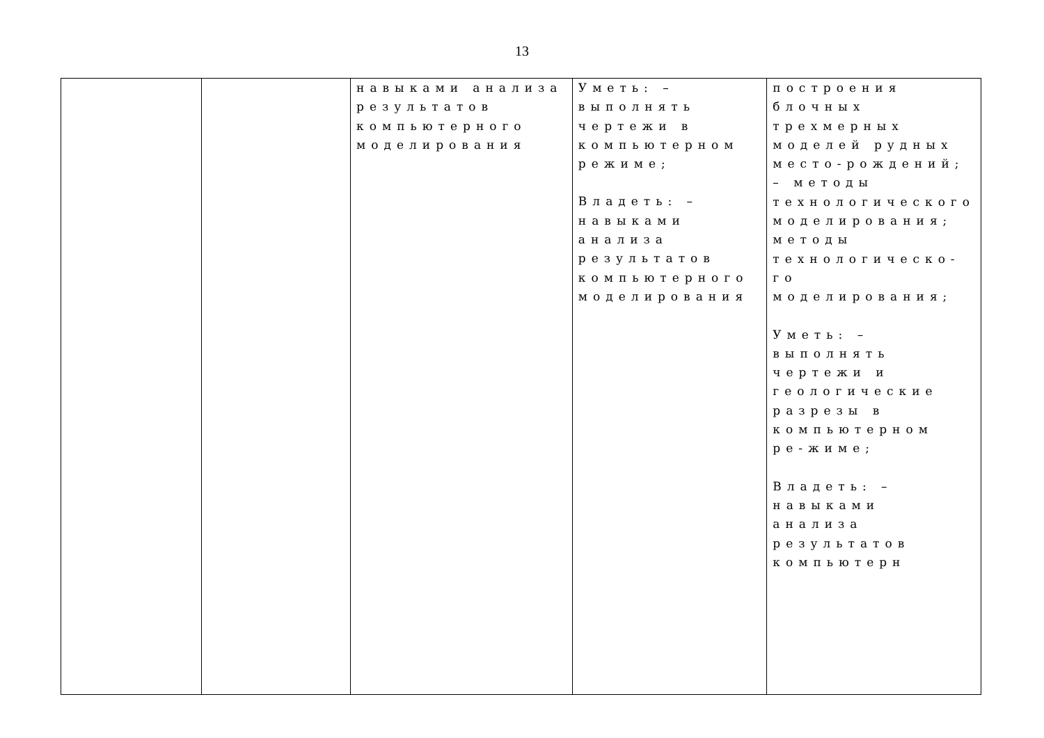13
| | | навыками анализа результатов компьютерного моделирования | Уметь: – выполнять чертежи в компьютерном режиме; Владеть: – навыками анализа результатов компьютерного моделирования | построения блочных трехмерных моделей рудных место-рождений; – методы технологического моделирования; методы технологическо- го моделирования; Уметь: – выполнять чертежи и геологические разрезы в компьютерном ре-жиме; Владеть: – навыками анализа результатов компьютерн |